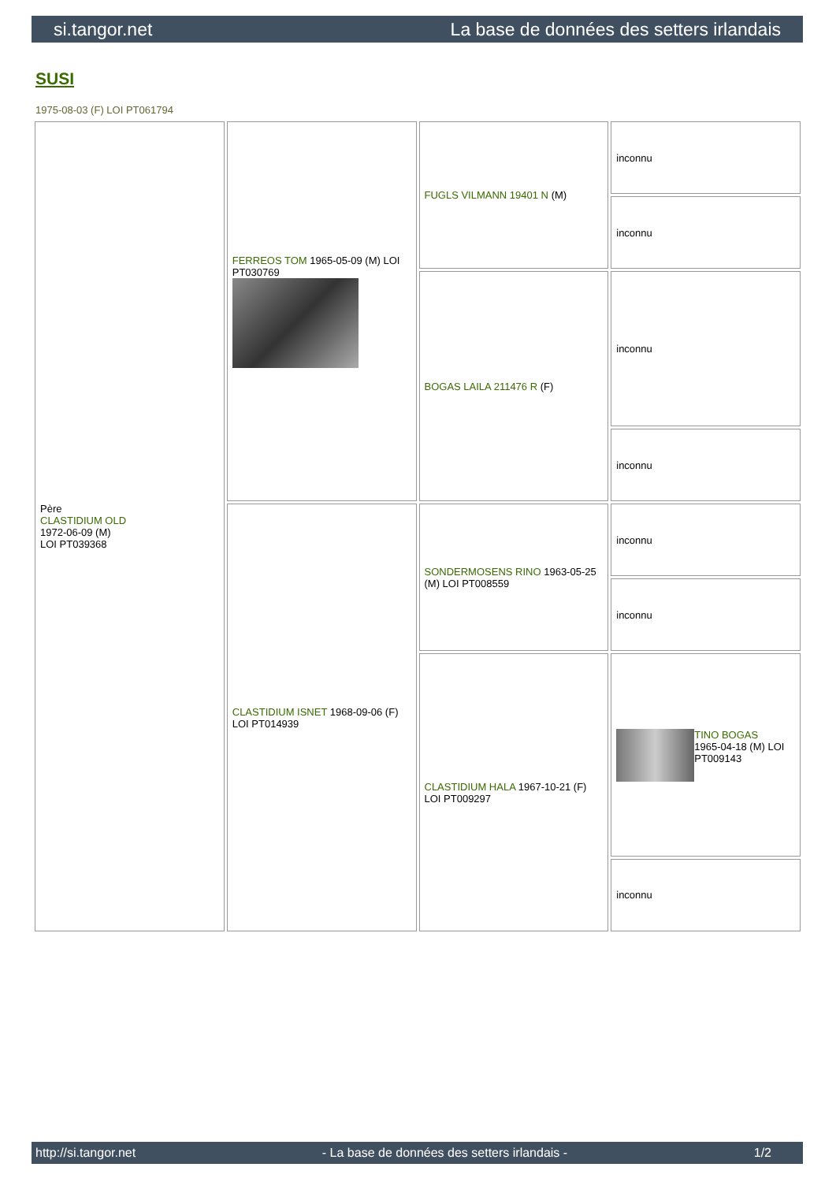si.tangor.net La base de données des setters irlandais
SUSI
1975-08-03 (F) LOI PT061794
| Père CLASTIDIUM OLD 1972-06-09 (M) LOI PT039368 | FERREOS TOM 1965-05-09 (M) LOI PT030769 | FUGLS VILMANN 19401 N (M) | inconnu |
| | | | inconnu |
| | | BOGAS LAILA 211476 R (F) | inconnu |
| | | | inconnu |
| | CLASTIDIUM ISNET 1968-09-06 (F) LOI PT014939 | SONDERMOSENS RINO 1963-05-25 (M) LOI PT008559 | inconnu |
| | | | inconnu |
| | | CLASTIDIUM HALA 1967-10-21 (F) LOI PT009297 | TINO BOGAS 1965-04-18 (M) LOI PT009143 |
| | | | inconnu |
http://si.tangor.net - La base de données des setters irlandais - 1/2